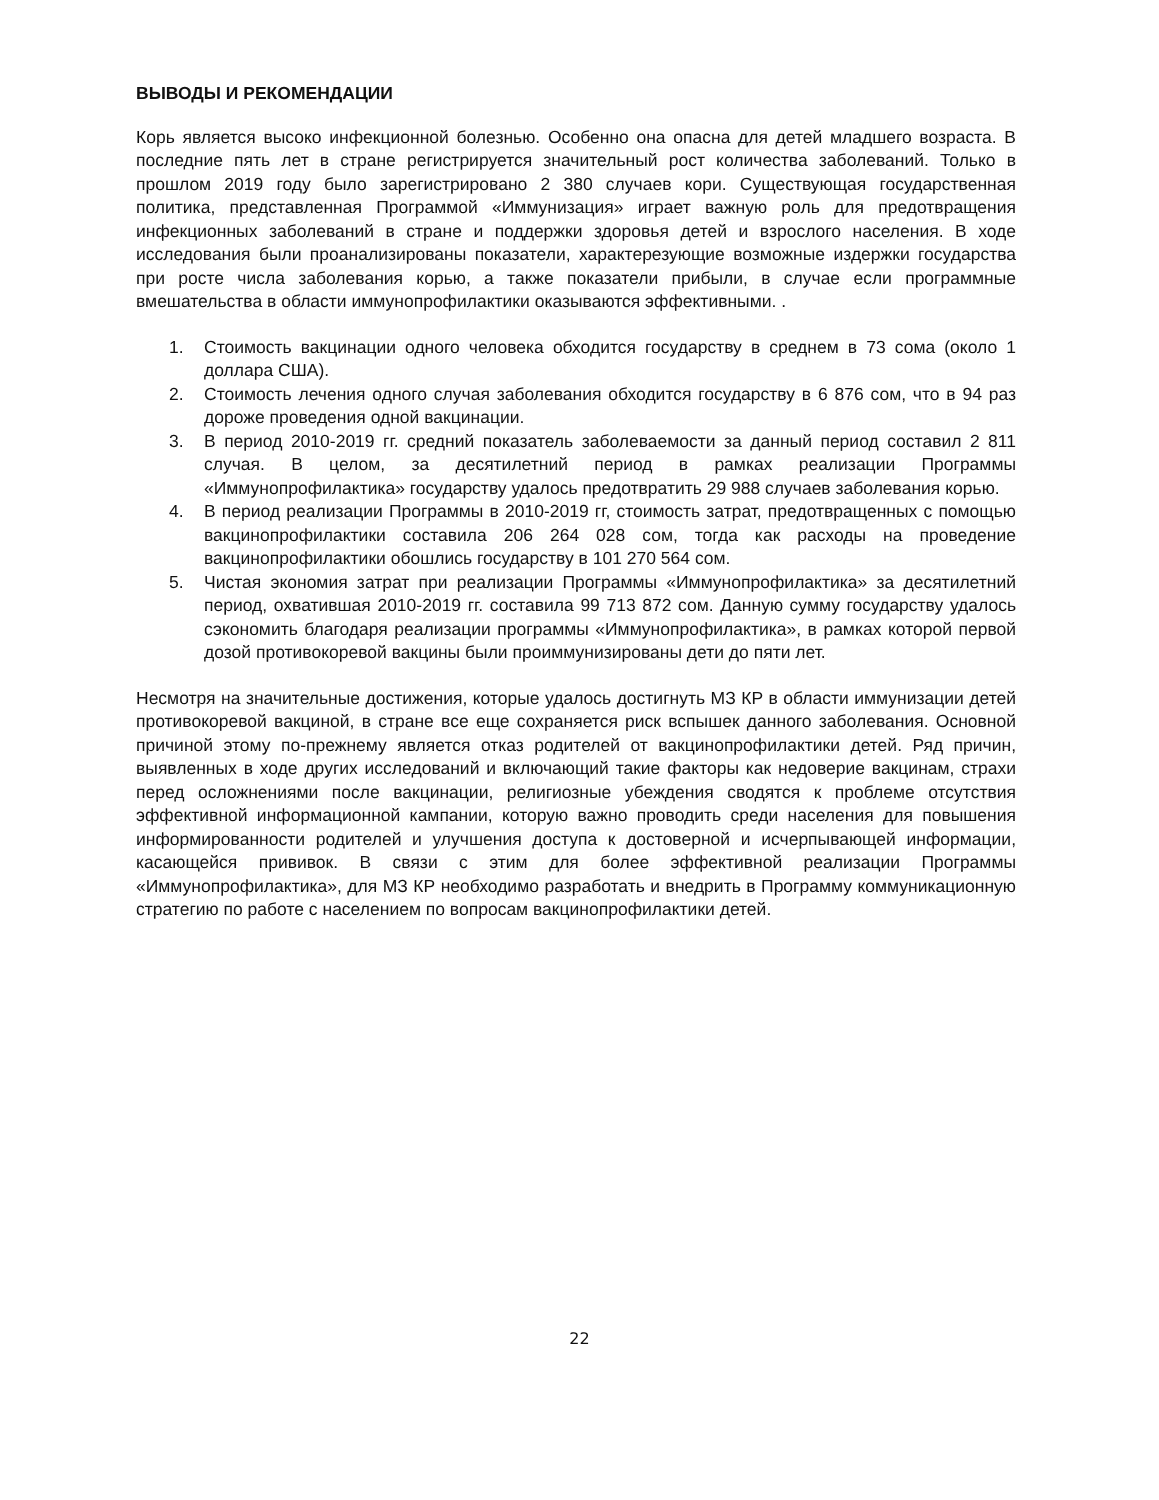ВЫВОДЫ И РЕКОМЕНДАЦИИ
Корь является высоко инфекционной болезнью. Особенно она опасна для детей младшего возраста. В последние пять лет в стране регистрируется значительный рост количества заболеваний. Только в прошлом 2019 году было зарегистрировано 2 380 случаев кори. Существующая государственная политика, представленная Программой «Иммунизация» играет важную роль для предотвращения инфекционных заболеваний в стране и поддержки здоровья детей и взрослого населения. В ходе исследования были проанализированы показатели, характерезующие возможные издержки государства при росте числа заболевания корью, а также показатели прибыли, в случае если программные вмешательства в области иммунопрофилактики оказываются эффективными. .
1. Стоимость вакцинации одного человека обходится государству в среднем в 73 сома (около 1 доллара США).
2. Стоимость лечения одного случая заболевания обходится государству в 6 876 сом, что в 94 раз дороже проведения одной вакцинации.
3. В период 2010-2019 гг. средний показатель заболеваемости за данный период составил 2 811 случая. В целом, за десятилетний период в рамках реализации Программы «Иммунопрофилактика» государству удалось предотвратить 29 988 случаев заболевания корью.
4. В период реализации Программы в 2010-2019 гг, стоимость затрат, предотвращенных с помощью вакцинопрофилактики составила 206 264 028 сом, тогда как расходы на проведение вакцинопрофилактики обошлись государству в 101 270 564 сом.
5. Чистая экономия затрат при реализации Программы «Иммунопрофилактика» за десятилетний период, охватившая 2010-2019 гг. составила 99 713 872 сом. Данную сумму государству удалось сэкономить благодаря реализации программы «Иммунопрофилактика», в рамках которой первой дозой противокоревой вакцины были проиммунизированы дети до пяти лет.
Несмотря на значительные достижения, которые удалось достигнуть МЗ КР в области иммунизации детей противокоревой вакциной, в стране все еще сохраняется риск вспышек данного заболевания. Основной причиной этому по-прежнему является отказ родителей от вакцинопрофилактики детей. Ряд причин, выявленных в ходе других исследований и включающий такие факторы как недоверие вакцинам, страхи перед осложнениями после вакцинации, религиозные убеждения сводятся к проблеме отсутствия эффективной информационной кампании, которую важно проводить среди населения для повышения информированности родителей и улучшения доступа к достоверной и исчерпывающей информации, касающейся прививок. В связи с этим для более эффективной реализации Программы «Иммунопрофилактика», для МЗ КР необходимо разработать и внедрить в Программу коммуникационную стратегию по работе с населением по вопросам вакцинопрофилактики детей.
22